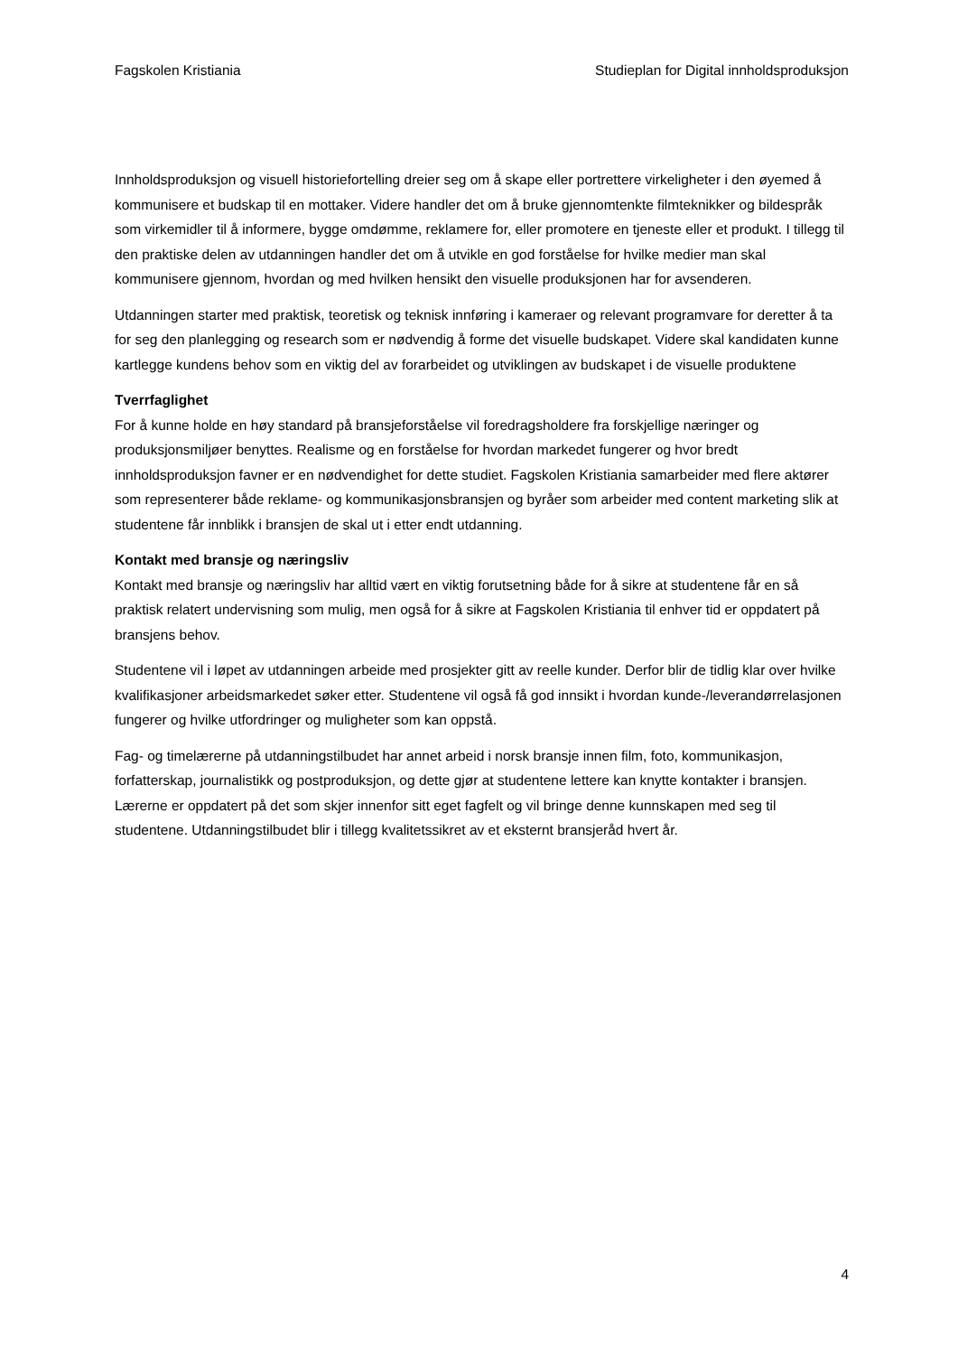Fagskolen Kristiania Studieplan for Digital innholdsproduksjon
Innholdsproduksjon og visuell historiefortelling dreier seg om å skape eller portrettere virkeligheter i den øyemed å kommunisere et budskap til en mottaker. Videre handler det om å bruke gjennomtenkte filmteknikker og bildespråk som virkemidler til å informere, bygge omdømme, reklamere for, eller promotere en tjeneste eller et produkt. I tillegg til den praktiske delen av utdanningen handler det om å utvikle en god forståelse for hvilke medier man skal kommunisere gjennom, hvordan og med hvilken hensikt den visuelle produksjonen har for avsenderen.
Utdanningen starter med praktisk, teoretisk og teknisk innføring i kameraer og relevant programvare for deretter å ta for seg den planlegging og research som er nødvendig å forme det visuelle budskapet. Videre skal kandidaten kunne kartlegge kundens behov som en viktig del av forarbeidet og utviklingen av budskapet i de visuelle produktene
Tverrfaglighet
For å kunne holde en høy standard på bransjeforståelse vil foredragsholdere fra forskjellige næringer og produksjonsmiljøer benyttes. Realisme og en forståelse for hvordan markedet fungerer og hvor bredt innholdsproduksjon favner er en nødvendighet for dette studiet. Fagskolen Kristiania samarbeider med flere aktører som representerer både reklame- og kommunikasjonsbransjen og byråer som arbeider med content marketing slik at studentene får innblikk i bransjen de skal ut i etter endt utdanning.
Kontakt med bransje og næringsliv
Kontakt med bransje og næringsliv har alltid vært en viktig forutsetning både for å sikre at studentene får en så praktisk relatert undervisning som mulig, men også for å sikre at Fagskolen Kristiania til enhver tid er oppdatert på bransjens behov.
Studentene vil i løpet av utdanningen arbeide med prosjekter gitt av reelle kunder. Derfor blir de tidlig klar over hvilke kvalifikasjoner arbeidsmarkedet søker etter. Studentene vil også få god innsikt i hvordan kunde-/leverandørrelasjonen fungerer og hvilke utfordringer og muligheter som kan oppstå.
Fag- og timelærerne på utdanningstilbudet har annet arbeid i norsk bransje innen film, foto, kommunikasjon, forfatterskap, journalistikk og postproduksjon, og dette gjør at studentene lettere kan knytte kontakter i bransjen. Lærerne er oppdatert på det som skjer innenfor sitt eget fagfelt og vil bringe denne kunnskapen med seg til studentene. Utdanningstilbudet blir i tillegg kvalitetssikret av et eksternt bransjeråd hvert år.
4